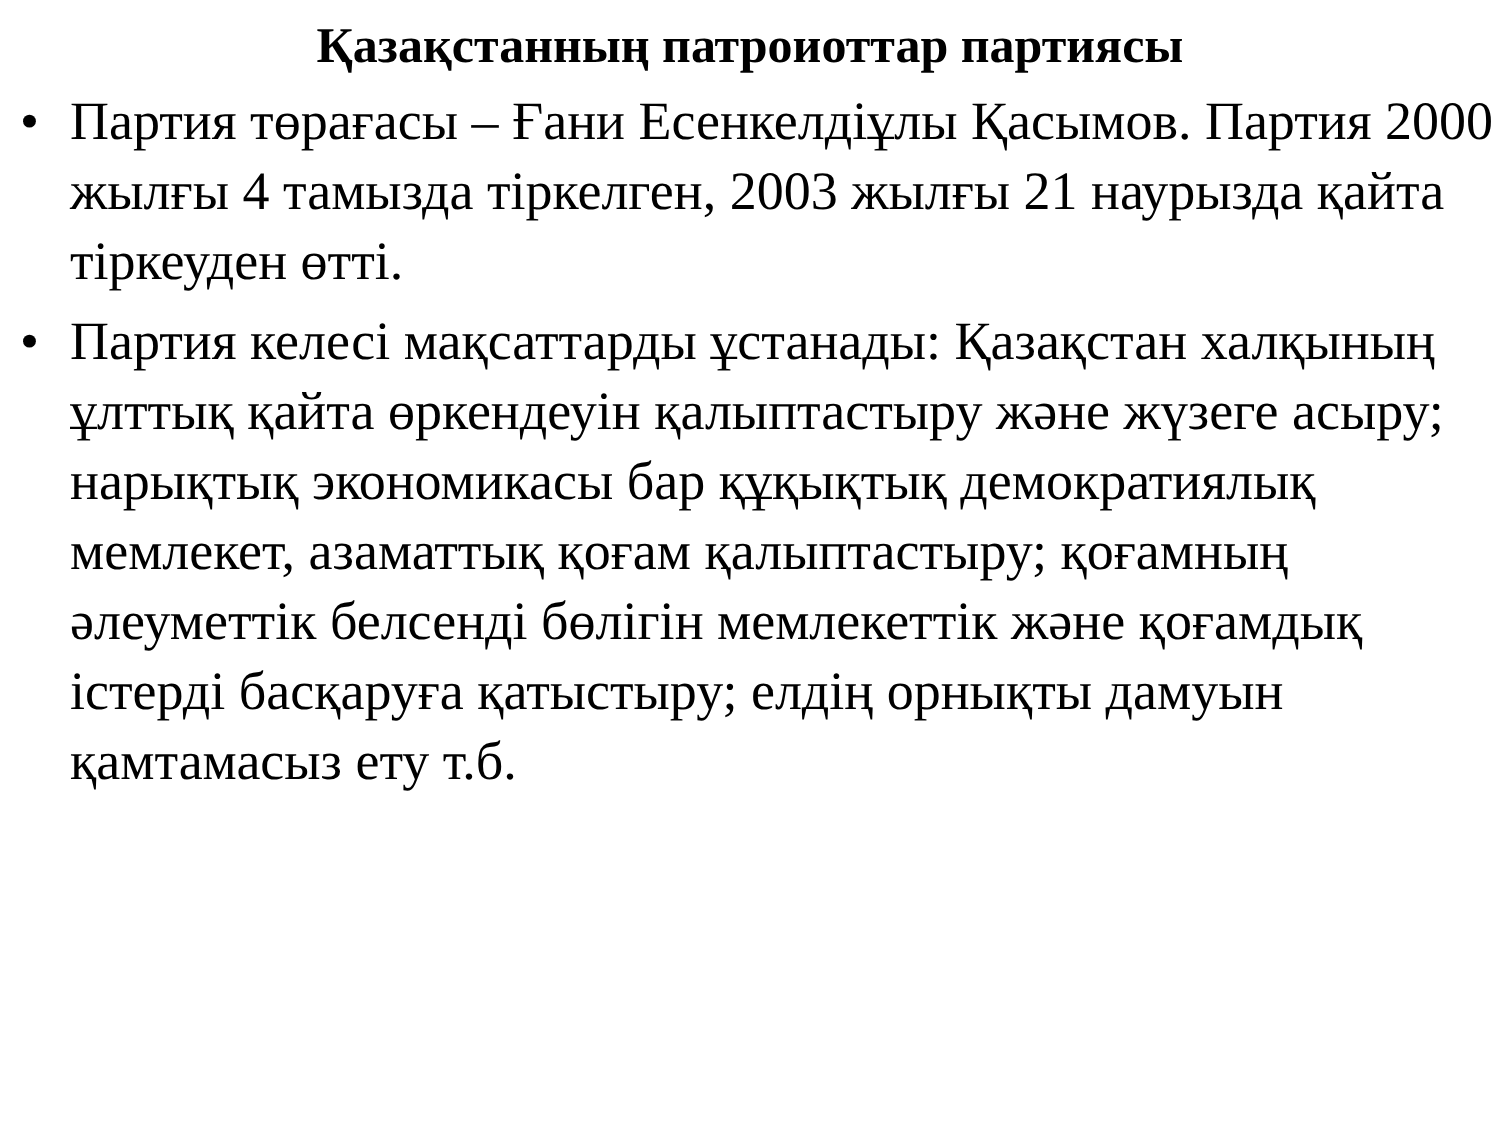Қазақстанның патроиоттар партиясы
• Партия төрағасы – Ғани Есенкелдіұлы Қасымов. Партия 2000 жылғы 4 тамызда тіркелген, 2003 жылғы 21 наурызда қайта тіркеуден өтті.
• Партия келесі мақсаттарды ұстанады: Қазақстан халқының ұлттық қайта өркендеуін қалыптастыру және жүзеге асыру; нарықтық экономикасы бар құқықтық демократиялық мемлекет, азаматтық қоғам қалыптастыру; қоғамның әлеуметтік белсенді бөлігін мемлекеттік және қоғамдық істерді басқаруға қатыстыру; елдің орнықты дамуын қамтамасыз ету т.б.